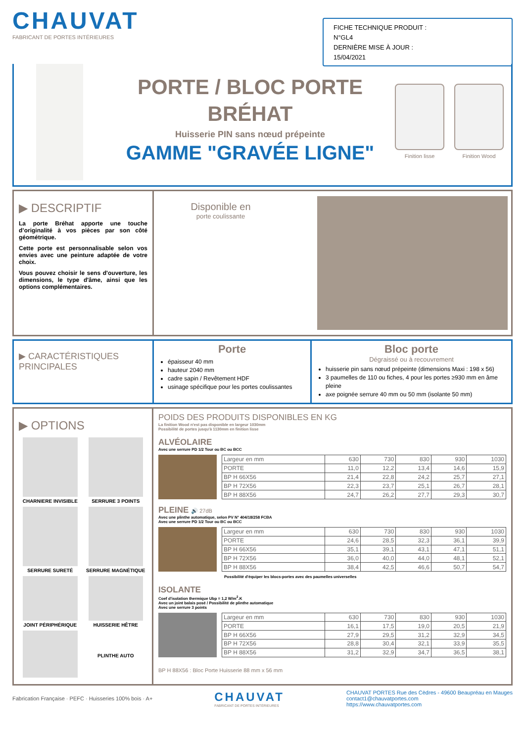CHAUVAT
FABRICANT DE PORTES INTÉRIEURES
FICHE TECHNIQUE PRODUIT :
N°GL4
DERNIÈRE MISE À JOUR :
15/04/2021
PORTE / BLOC PORTE
BRÉHAT
Huisserie PIN sans nœud prépeinte
GAMME "GRAVÉE LIGNE"
Finition lisse Finition Wood
▶ DESCRIPTIF
La porte Bréhat apporte une touche d’originalité à vos pièces par son côté géométrique.
Cette porte est personnalisable selon vos envies avec une peinture adaptée de votre choix.
Vous pouvez choisir le sens d'ouverture, les dimensions, le type d'âme, ainsi que les options complémentaires.
Disponible en
porte coulissante
▶ CARACTÉRISTIQUES PRINCIPALES
Porte
épaisseur 40 mm
hauteur 2040 mm
cadre sapin / Revêtement HDF
usinage spécifique pour les portes coulissantes
Bloc porte
Dégraissé ou à recouvrement
huisserie pin sans nœud prépeinte (dimensions Maxi : 198 x 56)
3 paumelles de 110 ou fiches, 4 pour les portes ≥930 mm en âme pleine
axe poignée serrure 40 mm ou 50 mm (isolante 50 mm)
▶ OPTIONS
CHARNIERE INVISIBLE
SERRURE 3 POINTS
SERRURE SURETÉ
SERRURE MAGNÉTIQUE
JOINT PÉRIPHÉRIQUE
HUISSERIE HÊTRE
PLINTHE AUTO
POIDS DES PRODUITS DISPONIBLES EN KG
La finition Wood n'est pas disponible en largeur 1030mm
Possibilité de portes jusqu'à 1130mm en finition lisse
ALVÉOLAIRE
Avec une serrure PD 1/2 Tour ou BC ou BCC
| Largeur en mm | 630 | 730 | 830 | 930 | 1030 |
| PORTE | 11,0 | 12,2 | 13,4 | 14,6 | 15,9 |
| BP H 66X56 | 21,4 | 22,8 | 24,2 | 25,7 | 27,1 |
| BP H 72X56 | 22,3 | 23,7 | 25,1 | 26,7 | 28,1 |
| BP H 88X56 | 24,7 | 26,2 | 27,7 | 29,3 | 30,7 |
PLEINE 🔊 27dB
Avec une plinthe automatique, selon PV N° 404/18/258 FCBA
Avec une serrure PD 1/2 Tour ou BC ou BCC
| Largeur en mm | 630 | 730 | 830 | 930 | 1030 |
| PORTE | 24,6 | 28,5 | 32,3 | 36,1 | 39,9 |
| BP H 66X56 | 35,1 | 39,1 | 43,1 | 47,1 | 51,1 |
| BP H 72X56 | 36,0 | 40,0 | 44,0 | 48,1 | 52,1 |
| BP H 88X56 | 38,4 | 42,5 | 46,6 | 50,7 | 54,7 |
Possibilité d'équiper les blocs-portes avec des paumelles universelles
ISOLANTE
Coef d'isolation thermique Ubp = 1,2 W/m<sup>2</sup>.K
Avec un joint balais posé / Possibilité de plinthe automatique
Avec une serrure 3 points
| Largeur en mm | 630 | 730 | 830 | 930 | 1030 |
| PORTE | 16,1 | 17,5 | 19,0 | 20,5 | 21,9 |
| BP H 66X56 | 27,9 | 29,5 | 31,2 | 32,9 | 34,5 |
| BP H 72X56 | 28,8 | 30,4 | 32,1 | 33,9 | 35,5 |
| BP H 88X56 | 31,2 | 32,9 | 34,7 | 36,5 | 38,1 |
BP H 88X56 : Bloc Porte Huisserie 88 mm x 56 mm
Fabrication Française · PEFC · Huisseries 100% bois · A+
CHAUVAT
FABRICANT DE PORTES INTÉRIEURES
CHAUVAT PORTES Rue des Cèdres - 49600 Beaupréau en Mauges
contact1@chauvatportes.com
https://www.chauvatportes.com